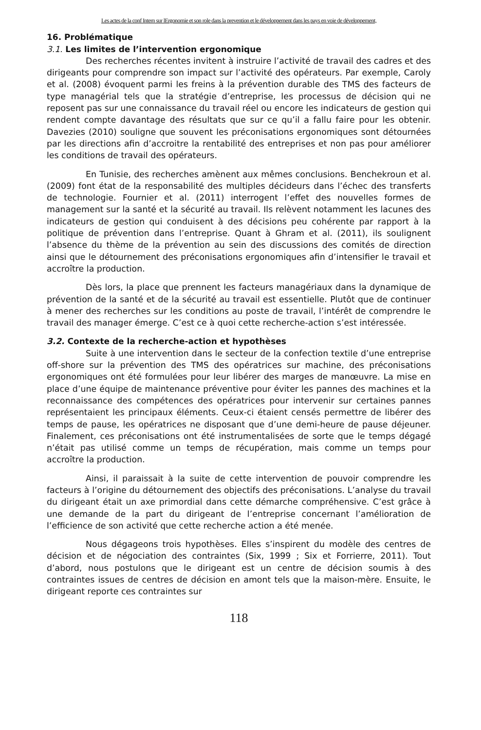Les actes de la conf Intern sur lErgonomie et son role dans la prevention et le développement dans les pays en voie de développement,
16. Problématique
3.1. Les limites de l’intervention ergonomique
Des recherches récentes invitent à instruire l’activité de travail des cadres et des dirigeants pour comprendre son impact sur l’activité des opérateurs. Par exemple, Caroly et al. (2008) évoquent parmi les freins à la prévention durable des TMS des facteurs de type managérial tels que la stratégie d’entreprise, les processus de décision qui ne reposent pas sur une connaissance du travail réel ou encore les indicateurs de gestion qui rendent compte davantage des résultats que sur ce qu’il a fallu faire pour les obtenir. Davezies (2010) souligne que souvent les préconisations ergonomiques sont détournées par les directions afin d’accroitre la rentabilité des entreprises et non pas pour améliorer les conditions de travail des opérateurs.
En Tunisie, des recherches amènent aux mêmes conclusions. Benchekroun et al. (2009) font état de la responsabilité des multiples décideurs dans l’échec des transferts de technologie. Fournier et al. (2011) interrogent l’effet des nouvelles formes de management sur la santé et la sécurité au travail. Ils relèvent notamment les lacunes des indicateurs de gestion qui conduisent à des décisions peu cohérente par rapport à la politique de prévention dans l’entreprise. Quant à Ghram et al. (2011), ils soulignent l’absence du thème de la prévention au sein des discussions des comités de direction ainsi que le détournement des préconisations ergonomiques afin d’intensifier le travail et accroître la production.
Dès lors, la place que prennent les facteurs managériaux dans la dynamique de prévention de la santé et de la sécurité au travail est essentielle. Plutôt que de continuer à mener des recherches sur les conditions au poste de travail, l’intérêt de comprendre le travail des manager émerge. C’est ce à quoi cette recherche-action s’est intéressée.
3.2. Contexte de la recherche-action et hypothèses
Suite à une intervention dans le secteur de la confection textile d’une entreprise off-shore sur la prévention des TMS des opératrices sur machine, des préconisations ergonomiques ont été formulées pour leur libérer des marges de manœuvre. La mise en place d’une équipe de maintenance préventive pour éviter les pannes des machines et la reconnaissance des compétences des opératrices pour intervenir sur certaines pannes représentaient les principaux éléments. Ceux-ci étaient censés permettre de libérer des temps de pause, les opératrices ne disposant que d’une demi-heure de pause déjeuner. Finalement, ces préconisations ont été instrumentalisées de sorte que le temps dégagé n’était pas utilisé comme un temps de récupération, mais comme un temps pour accroître la production.
Ainsi, il paraissait à la suite de cette intervention de pouvoir comprendre les facteurs à l’origine du détournement des objectifs des préconisations. L’analyse du travail du dirigeant était un axe primordial dans cette démarche compréhensive. C’est grâce à une demande de la part du dirigeant de l’entreprise concernant l’amélioration de l’efficience de son activité que cette recherche action a été menée.
Nous dégageons trois hypothèses. Elles s’inspirent du modèle des centres de décision et de négociation des contraintes (Six, 1999 ; Six et Forrierre, 2011). Tout d’abord, nous postulons que le dirigeant est un centre de décision soumis à des contraintes issues de centres de décision en amont tels que la maison-mère. Ensuite, le dirigeant reporte ces contraintes sur
118